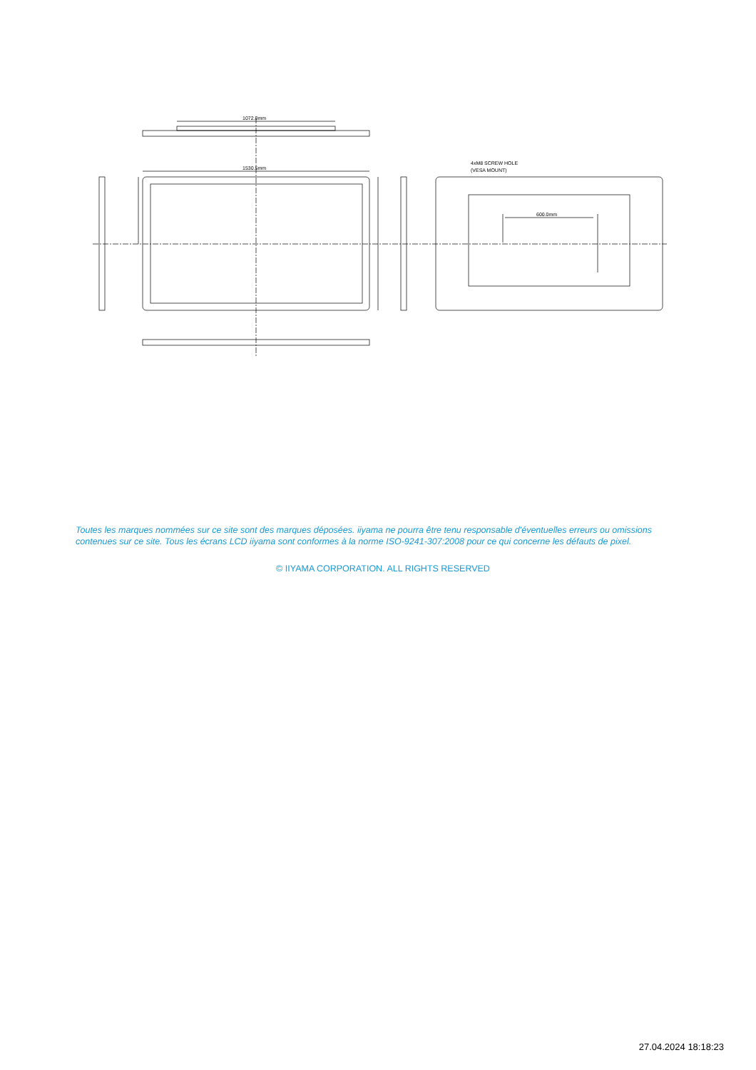1072.0mm
1530.5mm
4xM8 SCREW HOLE
(VESA MOUNT)
600.0mm
Toutes les marques nommées sur ce site sont des marques déposées. iiyama ne pourra être tenu responsable d'éventuelles erreurs ou omissions contenues sur ce site. Tous les écrans LCD iiyama sont conformes à la norme ISO-9241-307:2008 pour ce qui concerne les défauts de pixel.
© IIYAMA CORPORATION. ALL RIGHTS RESERVED
27.04.2024 18:18:23